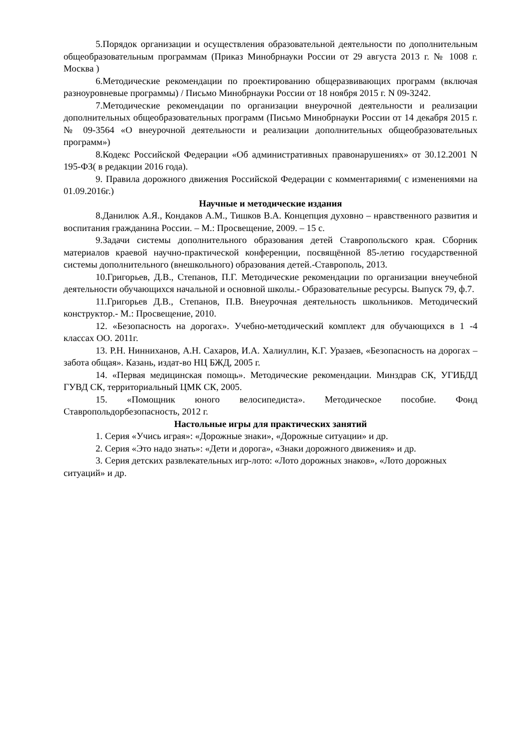5.Порядок организации и осуществления образовательной деятельности по дополнительным общеобразовательным программам (Приказ Минобрнауки России от 29 августа 2013 г. № 1008 г. Москва )
6.Методические рекомендации по проектированию общеразвивающих программ (включая разноуровневые программы) / Письмо Минобрнауки России от 18 ноября 2015 г. N 09-3242.
7.Методические рекомендации по организации внеурочной деятельности и реализации дополнительных общеобразовательных программ (Письмо Минобрнауки России от 14 декабря 2015 г. № 09-3564 «О внеурочной деятельности и реализации дополнительных общеобразовательных программ»)
8.Кодекс Российской Федерации «Об административных правонарушениях» от 30.12.2001 N 195-ФЗ( в редакции 2016 года).
9. Правила дорожного движения Российской Федерации с комментариями( с изменениями на 01.09.2016г.)
Научные и методические издания
8.Данилюк А.Я., Кондаков А.М., Тишков В.А. Концепция духовно – нравственного развития и воспитания гражданина России. – М.: Просвещение, 2009. – 15 с.
9.Задачи системы дополнительного образования детей Ставропольского края. Сборник материалов краевой научно-практической конференции, посвящённой 85-летию государственной системы дополнительного (внешкольного) образования детей.-Ставрополь, 2013.
10.Григорьев, Д.В., Степанов, П.Г. Методические рекомендации по организации внеучебной деятельности обучающихся начальной и основной школы.- Образовательные ресурсы. Выпуск 79, ф.7.
11.Григорьев Д.В., Степанов, П.В. Внеурочная деятельность школьников. Методический конструктор.- М.: Просвещение, 2010.
12. «Безопасность на дорогах». Учебно-методический комплект для обучающихся в 1 -4 классах ОО. 2011г.
13. Р.Н. Нинниханов, А.Н. Сахаров, И.А. Халиуллин, К.Г. Уразаев, «Безопасность на дорогах – забота общая». Казань, издат-во НЦ БЖД, 2005 г.
14. «Первая медицинская помощь». Методические рекомендации. Минздрав СК, УГИБДД ГУВД СК, территориальный ЦМК СК, 2005.
15. «Помощник юного велосипедиста». Методическое пособие. Фонд Ставропольдорбезопасность, 2012 г.
Настольные игры для практических занятий
1. Серия «Учись играя»: «Дорожные знаки», «Дорожные ситуации» и др.
2. Серия «Это надо знать»: «Дети и дорога», «Знаки дорожного движения» и др.
3. Серия детских развлекательных игр-лото: «Лото дорожных знаков», «Лото дорожных ситуаций» и др.